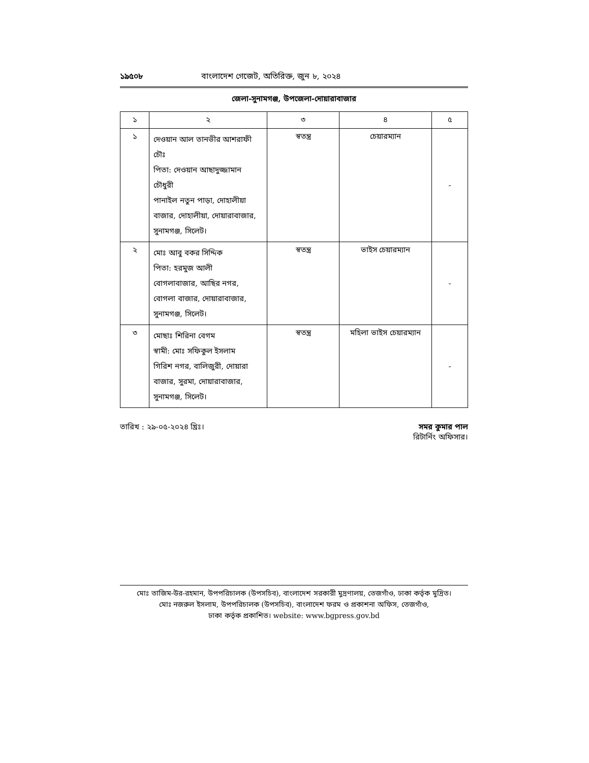১৯৫০৮ বাংলাদেশ গেজেট, অতিরিক্ত, জুন ৮, ২০২৪
জেলা-সুনামগঞ্জ, উপজেলা-দোয়ারাবাজার
| ১ | ২ | ৩ | ৪ | ৫ |
| --- | --- | --- | --- | --- |
| ১ | দেওয়ান আল তানভীর আশরাফী চৌঃ পিতা: দেওয়ান আছাদুজ্জামান চৌধুরী পানাইল নতুন পাড়া, দোহালীয়া বাজার, দোহালীয়া, দোয়ারাবাজার, সুনামগঞ্জ, সিলেট। | স্বতন্ত্র | চেয়ারম্যান | - |
| ২ | মোঃ আবু বকর সিদ্দিক পিতা: হরমুজ আলী বোগলাবাজার, আছির নগর, বোগলা বাজার, দোয়ারাবাজার, সুনামগঞ্জ, সিলেট। | স্বতন্ত্র | ভাইস চেয়ারম্যান | - |
| ৩ | মোছাঃ শিরিনা বেগম স্বামী: মোঃ সফিকুল ইসলাম গিরিশ নগর, বালিজুরী, দোয়ারা বাজার, সুরমা, দোয়ারাবাজার, সুনামগঞ্জ, সিলেট। | স্বতন্ত্র | মহিলা ভাইস চেয়ারম্যান | - |
তারিখ : ২৯-০৫-২০২৪ খ্রিঃ। সমর কুমার পাল
রিটার্নিং অফিসার।
মোঃ তাজিম-উর-রহমান, উপপরিচালক (উপসচিব), বাংলাদেশ সরকারী মুদ্রণালয়, তেজগাঁও, ঢাকা কর্তৃক মুদ্রিত।
মোঃ নজরুল ইসলাম, উপপরিচালক (উপসচিব), বাংলাদেশ ফরম ও প্রকাশনা অফিস, তেজগাঁও,
ঢাকা কর্তৃক প্রকাশিত। website: www.bgpress.gov.bd